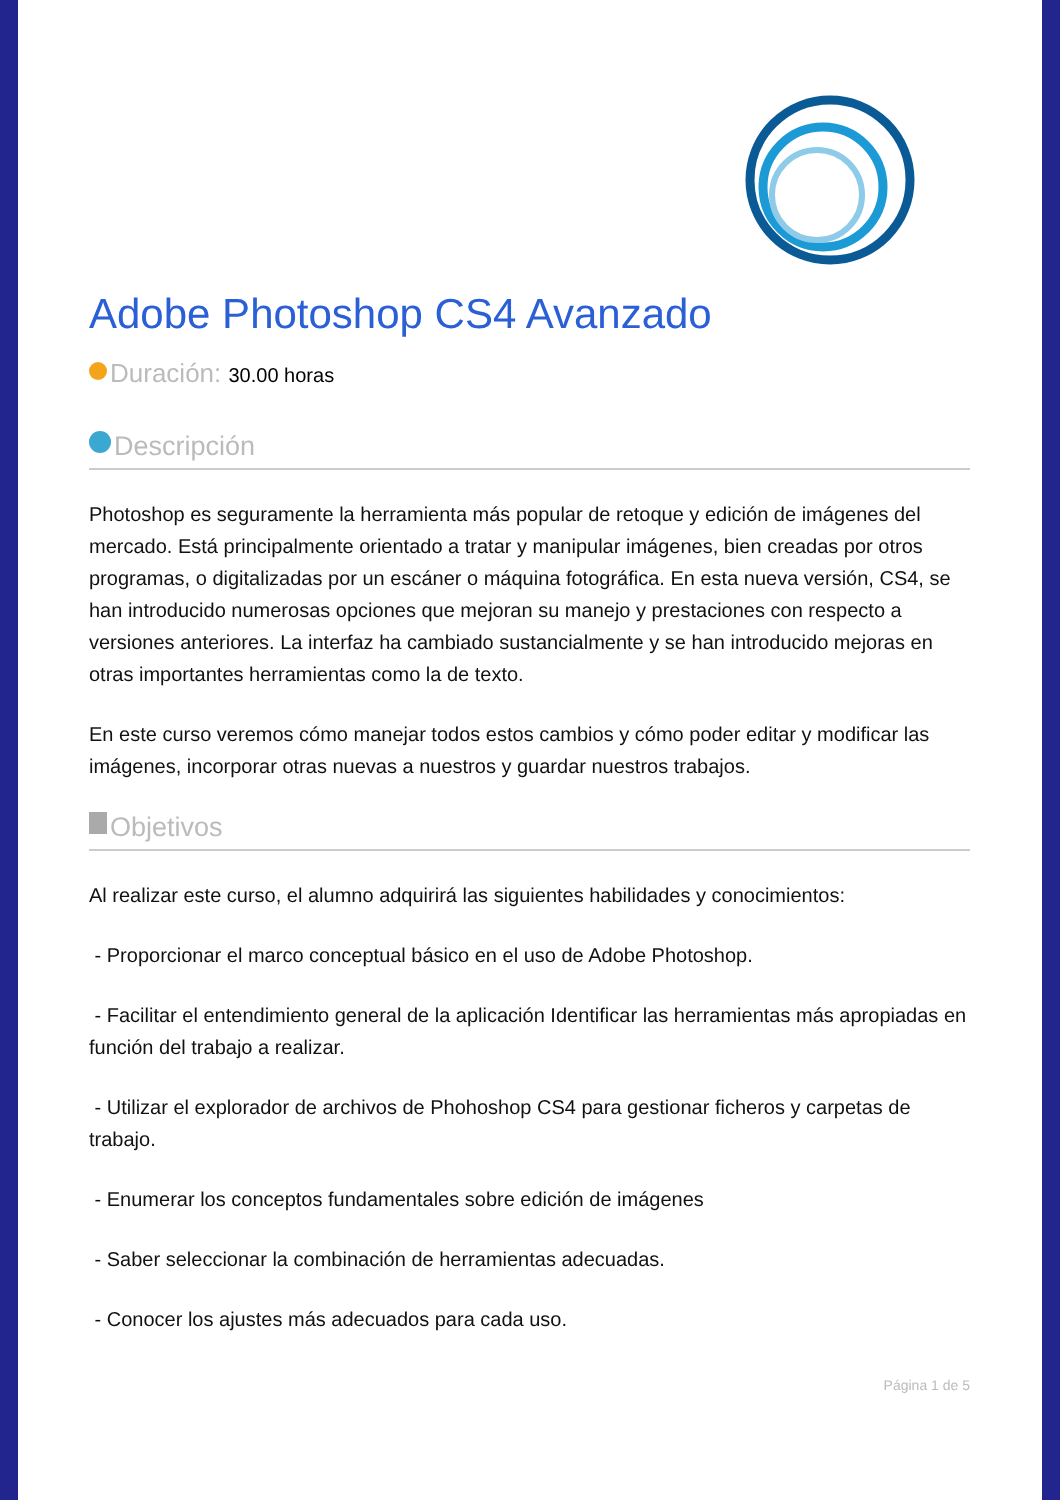Adobe Photoshop CS4 Avanzado
Duración: 30.00 horas
Descripción
Photoshop es seguramente la herramienta más popular de retoque y edición de imágenes del mercado. Está principalmente orientado a tratar y manipular imágenes, bien creadas por otros programas, o digitalizadas por un escáner o máquina fotográfica. En esta nueva versión, CS4, se han introducido numerosas opciones que mejoran su manejo y prestaciones con respecto a versiones anteriores. La interfaz ha cambiado sustancialmente y se han introducido mejoras en otras importantes herramientas como la de texto.
En este curso veremos cómo manejar todos estos cambios y cómo poder editar y modificar las imágenes, incorporar otras nuevas a nuestros y guardar nuestros trabajos.
Objetivos
Al realizar este curso, el alumno adquirirá las siguientes habilidades y conocimientos:
- Proporcionar el marco conceptual básico en el uso de Adobe Photoshop.
- Facilitar el entendimiento general de la aplicación Identificar las herramientas más apropiadas en función del trabajo a realizar.
- Utilizar el explorador de archivos de Phohoshop CS4 para gestionar ficheros y carpetas de trabajo.
- Enumerar los conceptos fundamentales sobre edición de imágenes
- Saber seleccionar la combinación de herramientas adecuadas.
- Conocer los ajustes más adecuados para cada uso.
Página 1 de 5